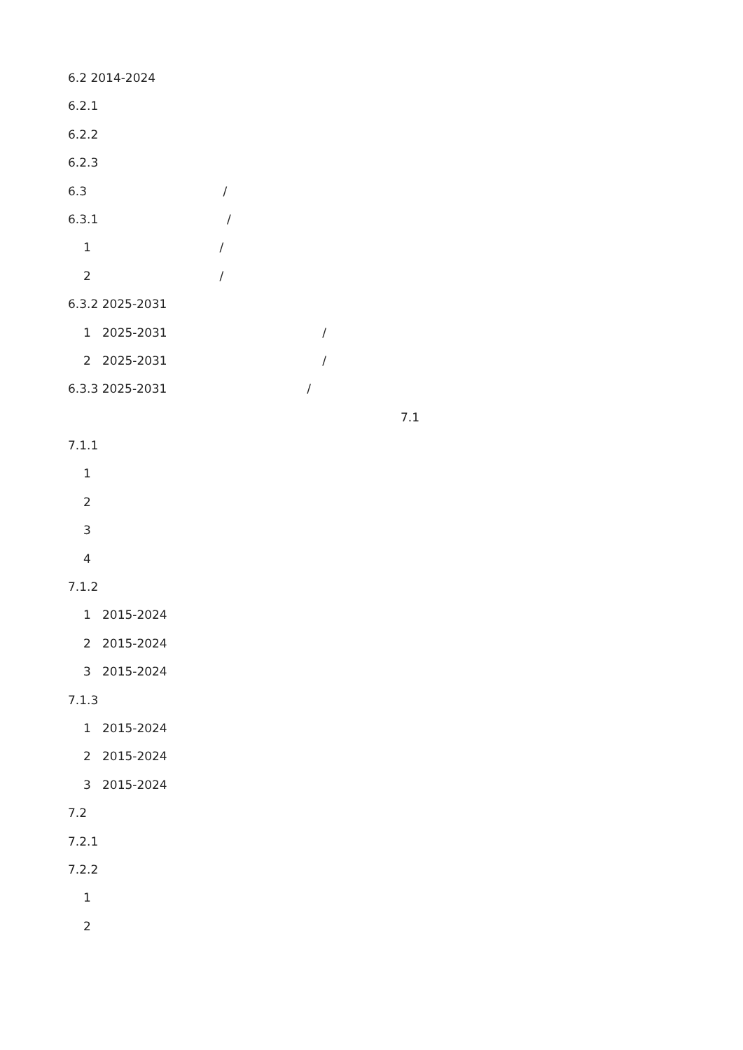6.2 2014-2024
6.2.1
6.2.2
6.2.3
6.3 /
6.3.1 /
1 /
2 /
6.3.2 2025-2031
1 2025-2031 /
2 2025-2031 /
6.3.3 2025-2031 /
7.1
7.1.1
1
2
3
4
7.1.2
1 2015-2024
2 2015-2024
3 2015-2024
7.1.3
1 2015-2024
2 2015-2024
3 2015-2024
7.2
7.2.1
7.2.2
1
2